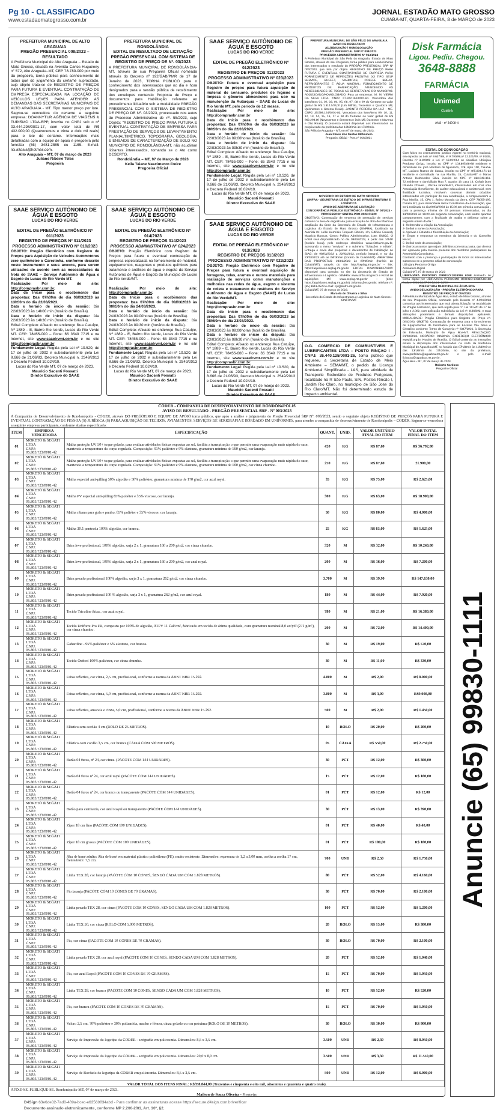Pg 10 - CLASSIFICADO
www.estadaomatogrosso.com.br
JORNAL ESTADÃO MATO GROSSO
CUIABÁ-MT, QUARTA-FEIRA, 8 de MARÇO de 2023
PREFEITURA MUNICIPAL DE ALTO ARAGUAIA
PREGÃO PRESENCIAL 008/2023 – RESULTADO
A Prefeitura Municipal de Alto Araguaia – Estado de Mato Grosso, situada na Avenida Carlos Hugueney n° 572, Alto Araguaia–MT, CEP 78.780-000 por meio da pregoeira, torna pública para conhecimento de todos que do julgamento do certame supracitado, cujo objeto trata-se de REGISTRO DE PREÇOS PARA FUTURA E EVENTUAL CONTRATAÇÃO DE EMPRESA ESPECIALIZADA NA LOCAÇÃO DE VEÍCULOS LEVES PARA ATENDER AS DEMANDAS DAS SECRETARIAS MUNICIPAIS DE ALTO ARAGUAIA - MT. Tipo menor preço por lote. Sagrou-se vencedora do certame a seguinte empresa: DOANNYTUR AGÊNCIA DE VIAGENS & TURISMO LTDA-EPP, inscrita no CNPJ sob o nº 03.444.298/0001-17, com valor total de R$ 432.000,00 (Quatrocentos e trinta e dois mil reais) para o lote do certame. Informações mais detalhadas com a equipe de apoio e pregoeira pelo fone/fax (66) 3481-2885 ou 1165. E-mail: lici.altoaia@hotmail.com.
Alto Araguaia – MT, 07 de março de 2023
Juliane Ribeiro Teles
Pregoeira
SAAE SERVIÇO AUTÔNOMO DE ÁGUA E ESGOTO
LUCAS DO RIO VERDE
EDITAL DE PREGÃO ELETRÔNICO Nº 011/2023
REGISTRO DE PREÇOS Nº 011/2023
PROCESSO ADMINISTRATIVO Nº 018/2023
OBJETO: Pregão Eletrônico com Registro de Preços para Aquisição de Veículos Automotores zero quilômetro e Carretinha, conforme descrito neste instrumento e seus anexos, para serem utilizados de acordo com as necessidades da frota do SAAE – Serviço Autônomo de Água e Esgoto de Lucas do Rio Verde MT.
Realização: Por meio do site: http://comprasbr.com.br.
Data de Início para o recebimento das propostas: Das 07h00m do dia 09/03/2023 às 13h50m do dia 22/03/2023.
Data e horário de início da sessão: Dia 22/03/2023 às 14h00 min (horário de Brasília).
Data e horário de início da disputa: Dia 22/03/2023 às 14h30 min (horário de Brasília).
Edital Completo: Afixado no endereço Rua Catuípe, Nº 1889 – E, Bairro Rio Verde, Lucas do Rio Verde MT. CEP: 78455-000 – Fone: 65 3549 7715 e na Internet, site www.saaelrvmt.com.br e no site http://comprasbr.com.br
Fundamento Legal: Regida pela Lei nº 10.520, de 17 de julho de 2002 e subsidiariamente pela Lei 8.666 de 21/06/93, Decreto Municipal n. 2549/2013 e Decreto Federal 10.024/19.
Lucas do Rio Verde MT, 07 de março de 2023.
Maurício Sacenti Fossatti
Diretor Executivo do SAAE
PREFEITURA MUNICIPAL DE RONDOLÂNDIA
EDITAL DE RESULTADO DE LICITAÇÃO PREGÃO PRESENCIAL COM SISTEMA DE REGISTRO DE PREÇO DE Nº. 03/2023
A PREFEITURA MUNICIPAL DE RONDOLÂNDIA-MT, através de sua Pregoeira Oficial nomeada através do Decreto nº 192/GAB/PMR de 17 de Janeiro de 2023, TORNA PÚBLICO para o conhecimento dos interessados que no dia e hora designados para a sessão pública de recebimento dos envelopes contendo Proposta de Preço e documentos para Habilitação referente ao procedimento licitatório sob a modalidade PREGÃO PRESENCIAL COM O SISTEMA DE REGISTRO DE PREÇO DE Nº. 03/2023, processado nos autos do Processo Administrativo de nº. 55/2023, cujo Objeto: "REGISTRO DE PREÇO PARA FUTURA E EVENTUAL CONTRATAÇÃO DE EMPRESA PARA PRESTAÇÃO DE SERVIÇOS DE LEVANTAMENTO PLANIALTIMÉTRICO, TOPOGRAFIA, GEOLOGIA, E ENSAIOS DE CARACTERIZAÇÃO DE SOLO NO MUNICIPIO DE RONDOLÂNDIA-MT, não acudiram licitantes interessados, tornando se o Ato como DESERTO.
Rondolândia – MT, 07 de Março de 2023
Keila Taiane Nascimento Freire
Pregoeira Oficial
SAAE SERVIÇO AUTÔNOMO DE ÁGUA E ESGOTO
LUCAS DO RIO VERDE
EDITAL DE PREGÃO ELETRÔNICO Nº 014/2023
REGISTRO DE PREÇOS 014/2023
PROCESSO ADMINISTRATIVO Nº 024/2023
OBJETO: Pregão Eletrônico com Registro de Preços para futura e eventual contratação de empresa especializada no fornecimento de material, equipamentos, reagentes e produtos químicos para tratamento e análises de água e esgoto do Serviço Autônomo de Água e Esgoto do Município de Lucas do Rio Verde/MT.
Realização: Por meio do site: http://comprasbr.com.br.
Data de Início para o recebimento das propostas: Das 07h00m do dia 09/03/2023 às 08h50m do dia 24/03/2023.
Data e horário de início da sessão: Dia 24/03/2023 às 09:00horas (horário de Brasília).
Data e horário de início da disputa: Dia 24/03/2023 às 09:30 min (horário de Brasília).
Edital Completo: Afixado no endereço Rua Catuípe, Nº 1889 – E, Bairro Rio Verde, Lucas do Rio Verde MT. CEP: 78455-000 – Fone: 65 3549 7715 e na Internet, site www.saaelrvmt.com.br e no site http://comprasbr.com.br.
Fundamento Legal: Regida pela Lei nº 10.520, de 17 de julho de 2002 e subsidiariamente pela Lei 8.666 de 21/06/93, Decreto Municipal n. 2549/2013 e Decreto Federal 10.024/19.
Lucas do Rio Verde MT, 07 de março de 2023.
Maurício Sacenti Fossatti
Diretor Executivo do SAAE
SAAE SERVIÇO AUTÔNOMO DE ÁGUA E ESGOTO
LUCAS DO RIO VERDE
EDITAL DE PREGÃO ELETRÔNICO Nº 012/2023
REGISTRO DE PREÇOS 012/2023
PROCESSO ADMINISTRATIVO Nº 023/2023
OBJETO: Futura e eventual aquisição para Registro de preços para futura aquisição de material de consumo, produtos de higiene e limpeza e gêneros alimentícios para uso na manutenção da Autarquia – SAAE de Lucas do Rio Verde MT, pelo período de 12 meses.
Realização: Por meio do site: http://comprasbr.com.br
Data de Início para o recebimento das propostas: Das 07h00m do dia 09/03/2023 às 08h50m do dia 22/03/2023.
Data e horário de início da sessão: Dia 22/03/2023 às 09:00horas (horário de Brasília).
Data e horário de início da disputa: Dia 22/03/2023 às 09h30 min (horário de Brasília).
Edital Completo: Afixado no endereço Rua Catuípe, Nº 1889 – E, Bairro Rio Verde, Lucas do Rio Verde MT. CEP: 78455-000 – Fone: 65 3549 7715 e na Internet, site www.saaelrvmt.com.br e no site http://comprasbr.com.br.
Fundamento Legal: Regida pela Lei nº 10.520, de 17 de julho de 2002 e subsidiariamente pela Lei 8.666 de 21/06/93, Decreto Municipal n. 2549/2013 e Decreto Federal 10.024/19.
Lucas do Rio Verde MT, 07 de março de 2023.
Maurício Sacenti Fossatti
Diretor Executivo do SAAE
SAAE SERVIÇO AUTÔNOMO DE ÁGUA E ESGOTO
LUCAS DO RIO VERDE
EDITAL DE PREGÃO ELETRÔNICO Nº 013/2023
REGISTRO DE PREÇOS 013/2023
PROCESSO ADMINISTRATIVO Nº 023/2023
OBJETO: Pregão Eletrônico com Registro de Preços para futura e eventual aquisição de ferragens, telas, arames e outros materiais para realização de serviços como manutenções e melhorias nas redes de água, esgoto e sistema de coleta e tratamento de resíduos do Serviço Autônomo de Água e Esgoto (SAAE) de Lucas do Rio Verde/MT.
Realização: Por meio do site: http://comprasbr.com.br
Data de Início para o recebimento das propostas: Das 07h00m do dia 09/03/2023 às 08h50m do dia 23/03/2023.
Data e horário de início da sessão: Dia 23/03/2023 às 09:00horas (horário de Brasília).
Data e horário de início da disputa: Dia 23/03/2023 às 09h30 min (horário de Brasília).
Edital Completo: Afixado no endereço Rua Catuípe, Nº 1889 – E, Bairro Rio Verde, Lucas do Rio Verde MT. CEP: 78455-000 – Fone: 65 3549 7715 e na Internet, site www.saaelrvmt.com.br e no site http://comprasbr.com.br.
Fundamento Legal: Regida pela Lei nº 10.520, de 17 de julho de 2002 e subsidiariamente pela Lei 8.666 de 21/06/93, Decreto Municipal n. 2549/2013 e Decreto Federal 10.024/19.
Lucas do Rio Verde MT, 07 de março de 2023.
Maurício Sacenti Fossatti
Diretor Executivo do SAAE
PREFEITURA MUNICIPAL DE SÃO FÉLIX DO ARAGUAIA
AVISO DE RESULTADO
ADJUDICAÇÃO / HOMOLOGAÇÃO
PREGÃO PRESENCIAL SRP Nº 004/2023
PROCESSO ADMINISTRATIVO Nº 013/2023
A Prefeitura Municipal de São Felix do Araguaia, Estado de Mato Grosso, através do seu Pregoeiro, torna público para conhecimento dos interessados o resultado do PREGÃO PRESENCIAL SRP Nº 004/2023, que tem por objeto REGISTRO DE PREÇO PARA FUTURA E EVENTUAL CONTRATAÇÃO DE EMPRESA PARA FORNECIMENTO DE REFEIÇÕES PRONTAS DO TIPO SELF SERVICE, BUFFET, MARMITAS, COFFEE BREAK, REFRIGERANTES E ÁGUA MINERAL; FORNECIMENTO DE PRODUTOS DE PANIFICAÇÃO, ATENDENDO AS NECESSIDADES DE TODAS AS SECRETARIAS DO MUNICIPIO. ADJUDICADO/HOMOLOGADO: Para as empresas: M. M. VIEIRA DA SILVA LTDA. CNPJ: 07.922.161/0001-81. Vencedora dos lotes/itens 01, 02, 03, 04, 05, 06, 07, 08 e 09 do Certame no valor global de R$ 1.314.570,00 (Um Milhão, Trezentos e Quatorze Mil, Quinhentos e Setenta Reais). JACINTO PEREIRA DA LUZ - ME. CNPJ: 35.598.124/0001-03. Vencedora dos lotes/itens 09, 10, 11, 12, 13, 14, 15, 16, 17 e 18 do Certame no valor global de R$ 962.298,00 (Novecentos e Sessenta e Dois Mil, Duzentos e Noventa e Oito Reais). O processo estará disponível aos interessados na própria sede da prefeitura das 13h30min às 17h00min.
São Félix do Araguaia – MT, em 07 de março de 2023.
Jean Flávio dos Santos Milhomem
Pregoeiro Oficial - Port. nº 016/2021
GOVERNO DO ESTADO DE MATO GROSSO
SINFRA - SECRETARIA DE ESTADO DE INFRAESTRUTURA E LOGÍSTICA
AVISO DE ABERTURA DE LICITAÇÃO
CONCORRÊNCIA PÚBLICA ELETRÔNICA - EDITAL Nº 06/2023 - PROCESSO Nº SINFRA-PRO-2023-01329
OBJETIVO: Contratação de empresa de prestação de serviços comuns na área de engenharia para execução de obra de reforma e ampliação da Sede da Secretaria de Estado de Infraestrutura e Logística do Estado de Mato Grosso (SINFRA), localizado na Avenida Dr. Hélio Hermínio Torquato Ribeiro, s/n, Edifício Ernandy Maurício Baracat, Centro Político Administrativo. Lote: ÚNICO. O Edital será disponibilizado no dia 08/03/2023, à partir das 14h00 (horário local), pelo endereço eletrônico www.sinfra.mt.gov.br, acessando o menu "serviços" e o submenu "licitações e editais". Entrega e envio das propostas e documentos de habilitação no SIAG: de 08/03/2023 a 22/03/2023, período integral, e no dia 23/03/2023 até as 08h30min (horário de Cuiabá/MT). ABERTURA DAS PROPOSTAS: 23/03/2023 às 09h00min (horário de Cuiabá/MT), através do site http://seplag.mt.gov.br/ - link: https://aquisicoes.seplag.mt.gov.br EDITAL DISPONIBILIZADO: disponível para consulta no site da Secretaria de Estado de Infraestrutura e Logística - SINFRA: www.sinfra.mt.gov.br e Portal de aquisições MT: www.seplag.mt.gov.br – (Link: https://aquisicoes.seplag.mt.gov.br) .Informações gerais: telefone nº. (65) 3613-0529 e-mail: cpl@sinfra.mt.gov.br.
Cuiabá/MT, 07 de março de 2023.
Marcelo de Oliveira e Silva
Secretário de Estado de Infraestrutura e Logística de Mato Grosso - SINFRA/MT
O.G. COMERCIO DE COMBUSTIVEIS E LUBRIFICANTES LTDA – POSTO RINÇAO I - CNPJ: 26.440.125/0001-26, torna público que requereu a Secretaria de Estado de Meio Ambiente – SEMA/MT, o pedido da Licença Ambiental Simplificada - LAS, para atividade de Transporte Rodoviário de Produtos Perigosos, localizado na R São Paulo, S/N, Postos Rincão I, Jardim Rio Claro, no município de São Jose do Rio Claro/MT. Não foi determinado estudo de impacto ambiental.
Disk Farmácia
Ligou. Pediu. Chegou.
3648-8888
FARMÁCIA
Unimed
Cuiabá
ANS - nº 34208-4
EDITAL DE CONVOCAÇÃO
Com fulcro no ordenamento jurídico vigente no território nacional, em especial as Leis nº 9.637/98, nº 9.790/99,nº 12.101/09, nº 91/35, Decreto nº 3.100/99 e Lei nº 13.019/14 os cidadãos Ubirajara Perdomo Orrigo, inscrito no CPF nº 103.805.66-68 residente e domiciliado Av. josé Monteiro de figueiredo, 728, Apto 100, Cuiabá-MT, Luciano Ramos de Souza, inscrito no CPF nº 495.604.171-34 residente e domiciliado na rua Marília, 15, Cuiabá-MT e Marco Antonio Delmondes Silva, inscrito no CPF nº 383.949.361-72,residente e domiciliado Rua 7, quadra 16 casa 16, Cohab Dom Orlando Chaves , Várzea Grande-MT, interessados em criar uma Associação Beneficente, de caráter educacional e assistencial, sem finalidade lucrativa, resolvem convocar demais cidadãos interessados em participar de sua constituição, a comparecerem à Rua Marília, 15, CPA 1, Bairro Morada da Serra, CEP 78055-195, Cuiabá MT, para Assembleia Geral Constitutiva da Associação, que será realizada no dia 09/03/2023 às 15:00,em primeira convocação , com a presença mínima de 20 pessoas interessadas, ou dia 13/03/2023 às 16:00 em segunda convocação, com tantos quantos comparecerem, com a finalidade de avaliar e deliberar sobre a seguinte ordem do dia :
1- Referendar a criação da Associação;
2- Definir o nome da Associação;
3- Aprovar o Estatuto e Constituição da Associação;
4- Eleger e empossar os membros da Diretoria e do Conselho Fiscal;
5- Definir sede da Associação;
6- Outros assuntos que sejam definidos com extra pauta, que deverá ser aprovada pela maioria presente dos membros participantes da Assembleia Constitutiva.
Contando com a presença e participação de todos os interessados subscreve se o presente edital de convocação
Ubirajara Perdomo Orrigo
Assinatura Digital
Cuiabá-MT, 07 de março de 2023
UBIRAJARA PERDOMO ORRIGO:1038056 6168 Assinado de forma digital por UBIRAJARA PERDOMO ORRIGO:10380566168 Dados: 2023.03.07 09:52:24 -03'00'
PREFEITURA MUNICIPAL DE ÁGUA BOA
AVISO DE LICITAÇÃO - PREGÃO ELETRÔNICO PARA REGISTRO DE PREÇO Nº 004/2023
A Prefeitura Municipal de Água Boa, estado de Mato Grosso, através do seu Pregoeiro Oficial, nomeado pelo Decreto nº 4.004/2023 comunica aos interessados que está aberta licitação na modalidade de Pregão Eletrônico, que será regida pela n°. Lei 10.520 de 17 de julho e 2.002, com aplicação subsidiária da Lei nº. 8.666/93, e suas alterações posteriores e demais disposições aplicáveis. MODALIDADE: Pregão Eletrônico para Registro de Preço nº. 004/2023. OBJETO: Contratação de empresa para o fornecimento de Equipamentos de Informática para as Escolas Vila Nova e Cristalino conforme Termo de Convenio nº 0347/2021, à Secretaria de Educação, Município de Água Boa-MT. REALIZAÇÃO: 21/03/2023. HORÁRIO: 08h30min. ENDEREÇO ELETRÔNICO: www.bll.org.br. Horário de Brasília. O Edital contendo as instruções estará à disposição dos interessados na sede da Prefeitura Municipal de Água Boa MT, no horário das 07h30min às 11h30min e das 13h30min às 17h30min, no site da prefeitura, www.prefeitura@aguaboa.mt.gov.br e pelo e-mail: licitacao@aguaboa.mt.gov.br.
Água Boa - MT, 07 de março de 2023.
Roberto Cardoso
Pregoeiro Oficial
CODER - COMPANHIA DE DESENVOLVIMENTO DE RONDONóPOLIS
AVISO DE RESULTADO - PREGÃO PRESENCIAL SRP - Nº 003/2023
A Companhia de Desenvolvimento de Rondonópolis - CODER, através DO PREGOEIRO E EQUIPE DE APOIO torna público, que após a análise e julgamento do Pregão Presencial SRP Nº. 003/2023, sendo o seguinte objeto REGISTRO DE PREÇOS PARA FUTURA E EVENTUAL CONTRATAÇÃO DE PESSOA (S) JURÍDICA (S) PARA AQUISIÇÃO DE TECIDOS, AVIAMENTOS, SERVIÇOS DE SERIGRAFIA E BORDADO EM UNIFORMES, para atender a companhia de desenvolvimento de Rondonópolis – CODER. Sagrou-se vencedora a seguinte empresa participante, conforme abaixo especificado:
| ITEM | EMPRESA VENCEDORA | ESPECIFICAÇÃO | QUANT. | UNID. | VALOR UNITÁRIO FINAL DO ITEM | VALOR TOTAL FINAL DO ITEM |
| --- | --- | --- | --- | --- | --- | --- |
| 01 | MORETO & SEGATI LTDA CNPJ: 05.803.723/0001-42 | Malha proteção UV 50+ toque gelado, para realizar atividades físicas expostas ao sol, facilita a transpiração o que permite uma evaporação mais rápida do suor, mantendo a temperatura do corpo regulada. Composição: 91% poliéster e 9% elastano, gramatura mínima de 160 g/m2, cor laranja. | 420 | KG | R$ 87,60 | R$ 36.792,00 |
| 02 | MORETO & SEGATI LTDA CNPJ: 05.803.723/0001-42 | Malha proteção UV 50+ toque gelado, para realizar atividades físicas expostas ao sol, facilita a transpiração o que permite uma evaporação mais rápida do suor, mantendo a temperatura do corpo regulada. Composição: 91% poliéster e 9% elastano, gramatura mínima de 160 g/m2, cor cinza chumbo. | 250 | KG | R$ 87,60 | 21.900,00 |
| 03 | MORETO & SEGATI LTDA CNPJ: 05.803.723/0001-42 | Malha especial anti-pilling 50% algodão e 50% poliéster, gramatura mínima de 170 g/m2, cor azul royal. | 35 | KG | R$ 75,00 | R$ 2.625,00 |
| 04 | MORETO & SEGATI LTDA CNPJ: 05.803.723/0001-42 | Malha PV especial anti-pilling 65% poliéter e 35% viscose, cor laranja. | 300 | KG | R$ 63,00 | R$ 18.900,00 |
| 05 | MORETO & SEGATI LTDA CNPJ: 05.803.723/0001-42 | Malha ribana para gola e punho, 65% poliéter e 35% viscose, cor laranja. | 50 | KG | R$ 80,00 | R$ 4.000,00 |
| 06 | MORETO & SEGATI LTDA CNPJ: 05.803.723/0001-42 | Malha 30.1 penteada 100% algodão, cor branca. | 25 | KG | R$ 65,00 | R$ 1.625,00 |
| 07 | MORETO & SEGATI LTDA CNPJ: 05.803.723/0001-42 | Brim leve profissional, 100% algodão, sarja 2 x 1, gramatura 160 a 200 g/m2, cor cinza chumbo. | 320 | M | R$ 32,00 | R$ 10.240,00 |
| 08 | MORETO & SEGATI LTDA CNPJ: 05.803.723/0001-42 | Brim leve profissional, 100% algodão, sarja 2 x 1, gramatura 160 a 200 g/m2, cor azul royal. | 200 | M | R$ 36,00 | R$ 7.200,00 |
| 09 | MORETO & SEGATI LTDA CNPJ: 05.803.723/0001-42 | Brim pesado profissional 100% algodão, sarja 3 x 1, gramatura 262 g/m2, cor cinza chumbo. | 3.700 | M | R$ 39,90 | R$ 147.630,00 |
| 10 | MORETO & SEGATI LTDA CNPJ: 05.803.723/0001-42 | Brim pesado profissional 100 % algodão, sarja 3 x 1, gramatura 262 g/m2, cor azul royal. | 180 | M | R$ 44,00 | R$ 7.920,00 |
| 11 | MORETO & SEGATI LTDA CNPJ: 05.803.723/0001-42 | Tecido Tricoline ibiza , cor azul royal. | 780 | M | R$ 21,00 | R$ 16.380,00 |
| 12 | MORETO & SEGATI LTDA CNPJ: 05.803.723/0001-42 | Tecido Uniforte Pro FR, composto por 100% de algodão, ATPV 11 Cal/cm², fabricado em tecido de ótima qualidade, com gramatura nominal 8,0 oz/yd² (271 g/m²), cor cinza chumbo. | 200 | M | R$ 72,00 | R$ 14.400,00 |
| 13 | MORETO & SEGATI LTDA CNPJ: 05.803.723/0001-42 | Gabardine - 95% poliéster e 5% elastano, cor branca. | 30 | M | R$ 19,00 | R$ 570,00 |
| 14 | MORETO & SEGATI LTDA CNPJ: 05.803.723/0001-42 | Tecido Oxford 100% poliéster, cor cinza chumbo. | 30 | M | R$ 11,00 | R$ 330,00 |
| 15 | MORETO & SEGATI LTDA CNPJ: 05.803.723/0001-42 | Faixa refletiva, cor cinza, 2,5 cm, profissional, conforme a norma da ABNT NBR 15.292. | 4.000 | M | R$ 2,00 | R$ 8.000,00 |
| 16 | MORETO & SEGATI LTDA CNPJ: 05.803.723/0001-42 | Faixa refletiva, cor cinza, 5,0 cm, profissional, conforme a norma da ABNT NBR 15.292. | 3.000 | M | R$ 3,00 | R$9.000,00 |
| 17 | MORETO & SEGATI LTDA CNPJ: 05.803.723/0001-42 | Faixa refletiva, amarela e cinza, 5,0 cm, profissional, conforme a norma da ABNT NBR 15.292. | 500 | M | R$ 2,90 | R$ 1.450,00 |
| 18 | MORETO & SEGATI LTDA CNPJ: 05.803.723/0001-42 | Elástico sem cordão 4 cm (ROLO DE 25 METROS). | 10 | ROLO | R$ 20,00 | R$ 200,00 |
| 19 | MORETO & SEGATI LTDA CNPJ: 05.803.723/0001-42 | Elástico com cordão 3,5 cm, cor branca (CAIXA COM 500 METROS). | 05 | CAIXA | R$ 550,00 | R$ 2.750,00 |
| 20 | MORETO & SEGATI LTDA CNPJ: 05.803.723/0001-42 | Botão 04 furos, nº 24, cor cinza. (PACOTE COM 144 UNIDADES). | 30 | PCT | R$ 12,00 | R$ 360,00 |
| 21 | MORETO & SEGATI LTDA CNPJ: 05.803.723/0001-42 | Botão 04 furos nº 24, cor azul royal (PACOTE COM 144 UNIDADES). | 15 | PCT | R$ 12,00 | R$ 180,00 |
| 22 | MORETO & SEGATI LTDA CNPJ: 05.803.723/0001-42 | Botão 04 furos nº 24, cor branca ou transparente (PACOTE COM 144 UNIDADES). | 01 | PCT | R$ 12,00 | R$ 12,00 |
| 23 | MORETO & SEGATI LTDA CNPJ: 05.803.723/0001-42 | Botão para camisaria, cor azul Royal ou transparente (PACOTE COM 144 UNIDADES). | 30 | PCT | R$ 13,00 | R$ 390,00 |
| 24 | MORETO & SEGATI LTDA CNPJ: 05.803.723/0001-42 | Zíper 18 cm fino (PACOTE COM 100 UNIDADES). | 01 | PCT | R$ 40,00 | R$ 40,00 |
| 25 | MORETO & SEGATI LTDA CNPJ: 05.803.723/0001-42 | Zíper 18 cm grosso (PACOTE COM 100 UNIDADES). | 01 | PCT | R$ 180,00 | R$ 180,00 |
| 26 | MORETO & SEGATI LTDA CNPJ: 05.803.723/0001-42 | Aba de boné adulto: Aba de boné em material plástico polietileno (PE), muito resistente. Dimensões: espessura de 1,2 a 3,00 mm, orelha a orelha 17 cm, frente/teste: 7,5 cm. | 700 | UND | R$ 2,50 | R$ 1.750,00 |
| 27 | MORETO & SEGATI LTDA CNPJ: 05.803.723/0001-42 | Linha TEX 28, cor laranja (PACOTE COM 10 CONES, SENDO CADA UM COM 1.828 METROS). | 80 | PCT | R$ 52,00 | R$ 4.160,00 |
| 28 | MORETO & SEGATI LTDA CNPJ: 05.803.723/0001-42 | Fio laranja (PACOTE COM 10 CONES DE 70 GRAMAS). | 30 | PCT | R$ 70,00 | R$ 2.100,00 |
| 29 | MORETO & SEGATI LTDA CNPJ: 05.803.723/0001-42 | Linha pesado TEX 28, cor cinza (PACOTE COM 10 CONES, SENDO CADA UM COM 1.828 METROS). | 100 | PCT | R$ 52,00 | R$ 5.200,00 |
| 30 | MORETO & SEGATI LTDA CNPJ: 05.803.723/0001-42 | Linha TEX 50, cor cinza (ROLO COM 5.000 METROS). | 20 | ROLO | R$ 15,00 | R$ 300,00 |
| 31 | MORETO & SEGATI LTDA CNPJ: 05.803.723/0001-42 | Fio, cor cinza (PACOTE COM 10 CONES DE 70 GRAMAS). | 30 | ROLO | R$ 70,00 | R$ 2.100,00 |
| 32 | MORETO & SEGATI LTDA CNPJ: 05.803.723/0001-42 | Linha pesado TEX 28, cor azul royal (PACOTE COM 10 CONES, SENDO CADA UM COM 1.828 METROS). | 20 | PCT | R$ 52,00 | R$ 1.040,00 |
| 33 | MORETO & SEGATI LTDA CNPJ: 05.803.723/0001-42 | Fio, cor azul Royal (PACOTE COM 10 CONES DE 70 GRAMAS). | 15 | PCT | R$ 70,00 | R$ 1.050,00 |
| 34 | MORETO & SEGATI LTDA CNPJ: 05.803.723/0001-42 | Linha TEX 28, cor branca (PACOTE COM 10 CONES, SENDO CADA UM COM 1.828 METROS). | 10 | PCT | R$ 52,00 | R$ 520,00 |
| 35 | MORETO & SEGATI LTDA CNPJ: 05.803.723/0001-42 | Fio, cor branca (PACOTE COM 10 CONES DE 70 GRAMAS). | 15 | PCT | R$ 70,00 | R$ 1.050,00 |
| 36 | MORETO & SEGATI LTDA CNPJ: 05.803.723/0001-42 | Velcro 2,5 cm, 70% poliéster e 30% poliamida, macho e fêmea, cinza gelado ou cor próxima (ROLO DE 10 METROS). | 30 | ROLO | R$ 30,00 | R$ 900,00 |
| 37 | MORETO & SEGATI LTDA CNPJ: 05.803.723/0001-42 | Serviço de Impressão do logotipo da CODER - serigrafia em policromia. Dimensões: 8,5 x 3,5 cm. | 3.500 | UND | R$ 2,30 | R$ 8.050,00 |
| 38 | MORETO & SEGATI LTDA CNPJ: 05.803.723/0001-42 | Serviço de Impressão do logotipo da CODER - serigrafia em policromia. Dimensões: 20,0 x 8,0 cm. | 3.500 | UND | R$ 3,30 | R$ 11.550,00 |
| 39 | MORETO & SEGATI LTDA CNPJ: 05.803.723/0001-42 | Serviço de Bordado do logotipo da CODER em policromia. Dimensões: 8,5 x 3,5 cm. | 500 | UND | R$ 12,00 | R$ 6.000,00 |
| VALOR TOTAL DOS ITENS FINAL: R$358.844,00 (Trezentos e cinquenta e oito mil, oitocentos e quarenta e quatro reais). | | | | | | |
AFIXE-SE. PUBLIQUE-SE. Rondonópolis-MT, 07 de março de 2023.
Mailson de Souza Oliveira - Pregoeiro
Anuncie (65) 99830-1111
D4Sign 63e6de02-7ad0-489a-bcec-e63569834abd - Para confirmar as assinaturas acesse https://secure.d4sign.com.br/verificar
Documento assinado eletronicamente, conforme MP 2.200-2/01, Art. 10º, §2.